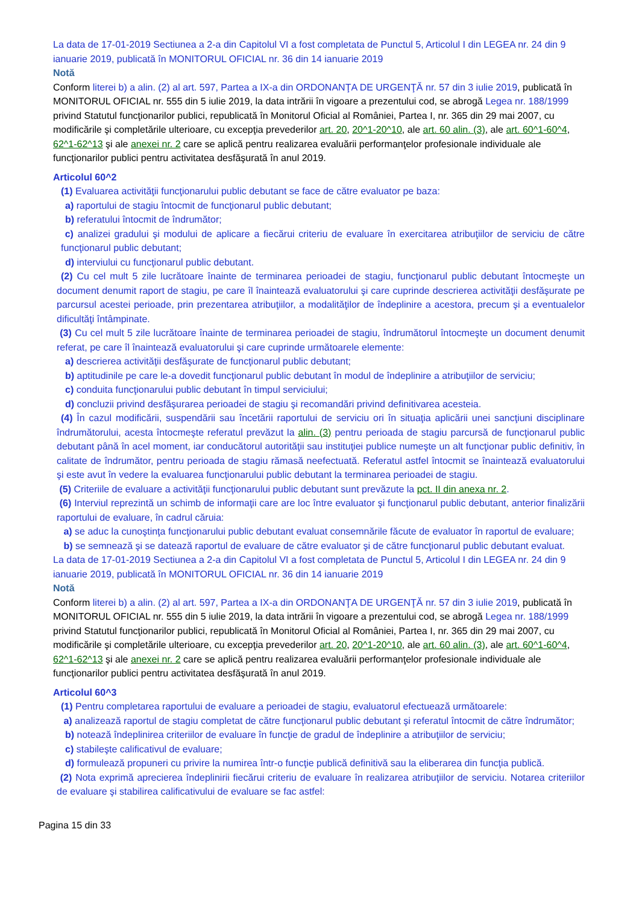La data de 17-01-2019 Sectiunea a 2-a din Capitolul VI a fost completata de Punctul 5, Articolul I din LEGEA nr. 24 din 9 ianuarie 2019, publicată în MONITORUL OFICIAL nr. 36 din 14 ianuarie 2019
Notă
Conform literei b) a alin. (2) al art. 597, Partea a IX-a din ORDONANŢA DE URGENŢĂ nr. 57 din 3 iulie 2019, publicată în MONITORUL OFICIAL nr. 555 din 5 iulie 2019, la data intrării în vigoare a prezentului cod, se abrogă Legea nr. 188/1999 privind Statutul funcţionarilor publici, republicată în Monitorul Oficial al României, Partea I, nr. 365 din 29 mai 2007, cu modificările şi completările ulterioare, cu excepţia prevederilor art. 20, 20^1-20^10, ale art. 60 alin. (3), ale art. 60^1-60^4, 62^1-62^13 şi ale anexei nr. 2 care se aplică pentru realizarea evaluării performanţelor profesionale individuale ale funcţionarilor publici pentru activitatea desfăşurată în anul 2019.
Articolul 60^2
(1) Evaluarea activităţii funcţionarului public debutant se face de către evaluator pe baza:
a) raportului de stagiu întocmit de funcţionarul public debutant;
b) referatului întocmit de îndrumător;
c) analizei gradului şi modului de aplicare a fiecărui criteriu de evaluare în exercitarea atribuţiilor de serviciu de către funcţionarul public debutant;
d) interviului cu funcţionarul public debutant.
(2) Cu cel mult 5 zile lucrătoare înainte de terminarea perioadei de stagiu, funcţionarul public debutant întocmeşte un document denumit raport de stagiu, pe care îl înaintează evaluatorului şi care cuprinde descrierea activităţii desfăşurate pe parcursul acestei perioade, prin prezentarea atribuţiilor, a modalităţilor de îndeplinire a acestora, precum şi a eventualelor dificultăţi întâmpinate.
(3) Cu cel mult 5 zile lucrătoare înainte de terminarea perioadei de stagiu, îndrumătorul întocmeşte un document denumit referat, pe care îl înaintează evaluatorului şi care cuprinde următoarele elemente:
a) descrierea activităţii desfăşurate de funcţionarul public debutant;
b) aptitudinile pe care le-a dovedit funcţionarul public debutant în modul de îndeplinire a atribuţiilor de serviciu;
c) conduita funcţionarului public debutant în timpul serviciului;
d) concluzii privind desfăşurarea perioadei de stagiu şi recomandări privind definitivarea acesteia.
(4) În cazul modificării, suspendării sau încetării raportului de serviciu ori în situaţia aplicării unei sancţiuni disciplinare îndrumătorului, acesta întocmeşte referatul prevăzut la alin. (3) pentru perioada de stagiu parcursă de funcţionarul public debutant până în acel moment, iar conducătorul autorităţii sau instituţiei publice numeşte un alt funcţionar public definitiv, în calitate de îndrumător, pentru perioada de stagiu rămasă neefectuată. Referatul astfel întocmit se înaintează evaluatorului şi este avut în vedere la evaluarea funcţionarului public debutant la terminarea perioadei de stagiu.
(5) Criteriile de evaluare a activităţii funcţionarului public debutant sunt prevăzute la pct. II din anexa nr. 2.
(6) Interviul reprezintă un schimb de informaţii care are loc între evaluator şi funcţionarul public debutant, anterior finalizării raportului de evaluare, în cadrul căruia:
a) se aduc la cunoştinţa funcţionarului public debutant evaluat consemnările făcute de evaluator în raportul de evaluare;
b) se semnează şi se datează raportul de evaluare de către evaluator şi de către funcţionarul public debutant evaluat.
La data de 17-01-2019 Sectiunea a 2-a din Capitolul VI a fost completata de Punctul 5, Articolul I din LEGEA nr. 24 din 9 ianuarie 2019, publicată în MONITORUL OFICIAL nr. 36 din 14 ianuarie 2019
Notă
Conform literei b) a alin. (2) al art. 597, Partea a IX-a din ORDONANŢA DE URGENŢĂ nr. 57 din 3 iulie 2019, publicată în MONITORUL OFICIAL nr. 555 din 5 iulie 2019, la data intrării în vigoare a prezentului cod, se abrogă Legea nr. 188/1999 privind Statutul funcţionarilor publici, republicată în Monitorul Oficial al României, Partea I, nr. 365 din 29 mai 2007, cu modificările şi completările ulterioare, cu excepţia prevederilor art. 20, 20^1-20^10, ale art. 60 alin. (3), ale art. 60^1-60^4, 62^1-62^13 şi ale anexei nr. 2 care se aplică pentru realizarea evaluării performanţelor profesionale individuale ale funcţionarilor publici pentru activitatea desfăşurată în anul 2019.
Articolul 60^3
(1) Pentru completarea raportului de evaluare a perioadei de stagiu, evaluatorul efectuează următoarele:
a) analizează raportul de stagiu completat de către funcţionarul public debutant şi referatul întocmit de către îndrumător;
b) notează îndeplinirea criteriilor de evaluare în funcţie de gradul de îndeplinire a atribuţiilor de serviciu;
c) stabileşte calificativul de evaluare;
d) formulează propuneri cu privire la numirea într-o funcţie publică definitivă sau la eliberarea din funcţia publică.
(2) Nota exprimă aprecierea îndeplinirii fiecărui criteriu de evaluare în realizarea atribuţiilor de serviciu. Notarea criteriilor de evaluare şi stabilirea calificativului de evaluare se fac astfel:
Pagina 15 din 33